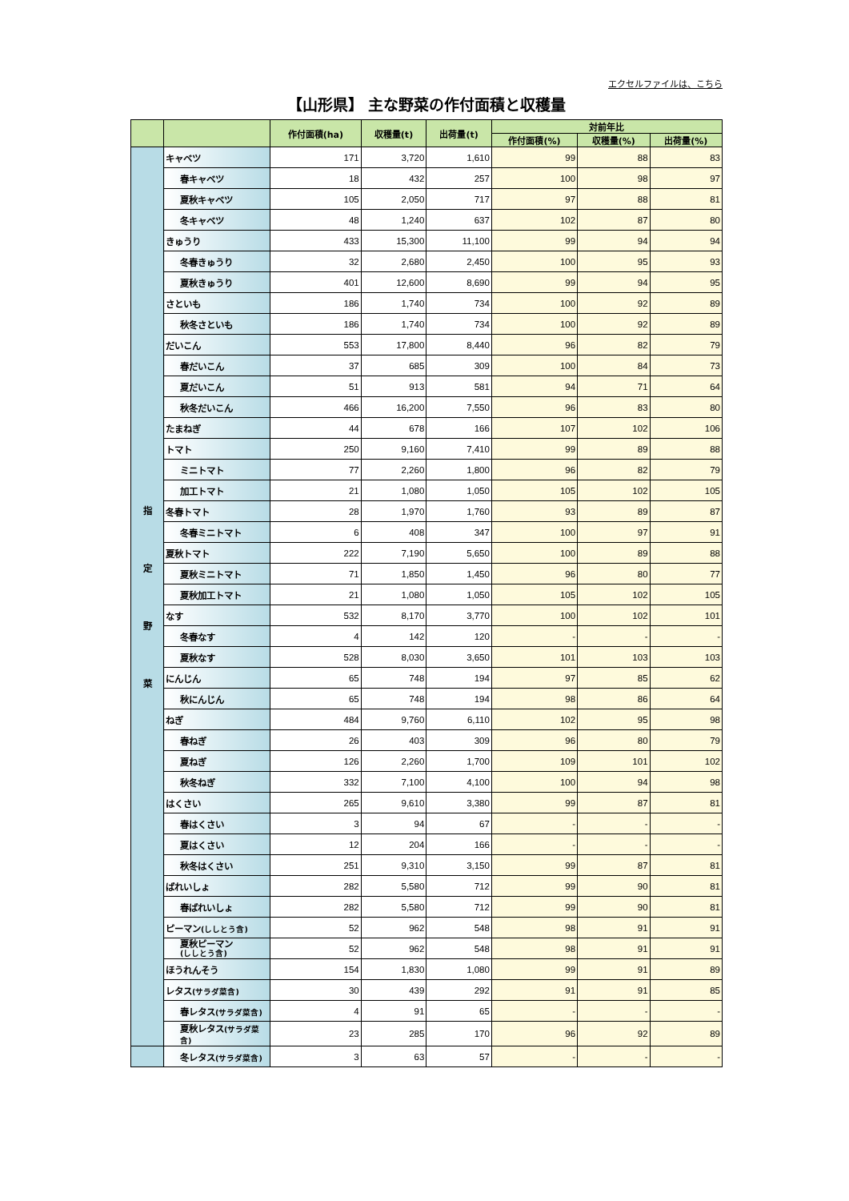エクセルファイルは、こちら
【山形県】 主な野菜の作付面積と収穫量
| | | 作付面積(ha) | 収穫量(t) | 出荷量(t) | 対前年比 | | |
| --- | --- | --- | --- | --- | --- | --- | --- |
| | | | | | 作付面積(%) | 収穫量(%) | 出荷量(%) |
| 指 定 野 菜 | キャベツ | 171 | 3,720 | 1,610 | 99 | 88 | 83 |
| | 春キャベツ | 18 | 432 | 257 | 100 | 98 | 97 |
| | 夏秋キャベツ | 105 | 2,050 | 717 | 97 | 88 | 81 |
| | 冬キャベツ | 48 | 1,240 | 637 | 102 | 87 | 80 |
| | きゅうり | 433 | 15,300 | 11,100 | 99 | 94 | 94 |
| | 冬春きゅうり | 32 | 2,680 | 2,450 | 100 | 95 | 93 |
| | 夏秋きゅうり | 401 | 12,600 | 8,690 | 99 | 94 | 95 |
| | さといも | 186 | 1,740 | 734 | 100 | 92 | 89 |
| | 秋冬さといも | 186 | 1,740 | 734 | 100 | 92 | 89 |
| | だいこん | 553 | 17,800 | 8,440 | 96 | 82 | 79 |
| | 春だいこん | 37 | 685 | 309 | 100 | 84 | 73 |
| | 夏だいこん | 51 | 913 | 581 | 94 | 71 | 64 |
| | 秋冬だいこん | 466 | 16,200 | 7,550 | 96 | 83 | 80 |
| | たまねぎ | 44 | 678 | 166 | 107 | 102 | 106 |
| | トマト | 250 | 9,160 | 7,410 | 99 | 89 | 88 |
| | ミニトマト | 77 | 2,260 | 1,800 | 96 | 82 | 79 |
| | 加工トマト | 21 | 1,080 | 1,050 | 105 | 102 | 105 |
| | 冬春トマト | 28 | 1,970 | 1,760 | 93 | 89 | 87 |
| | 冬春ミニトマト | 6 | 408 | 347 | 100 | 97 | 91 |
| | 夏秋トマト | 222 | 7,190 | 5,650 | 100 | 89 | 88 |
| | 夏秋ミニトマト | 71 | 1,850 | 1,450 | 96 | 80 | 77 |
| | 夏秋加工トマト | 21 | 1,080 | 1,050 | 105 | 102 | 105 |
| | なす | 532 | 8,170 | 3,770 | 100 | 102 | 101 |
| | 冬春なす | 4 | 142 | 120 | - | - | - |
| | 夏秋なす | 528 | 8,030 | 3,650 | 101 | 103 | 103 |
| | にんじん | 65 | 748 | 194 | 97 | 85 | 62 |
| | 秋にんじん | 65 | 748 | 194 | 98 | 86 | 64 |
| | ねぎ | 484 | 9,760 | 6,110 | 102 | 95 | 98 |
| | 春ねぎ | 26 | 403 | 309 | 96 | 80 | 79 |
| | 夏ねぎ | 126 | 2,260 | 1,700 | 109 | 101 | 102 |
| | 秋冬ねぎ | 332 | 7,100 | 4,100 | 100 | 94 | 98 |
| | はくさい | 265 | 9,610 | 3,380 | 99 | 87 | 81 |
| | 春はくさい | 3 | 94 | 67 | - | - | - |
| | 夏はくさい | 12 | 204 | 166 | - | - | - |
| | 秋冬はくさい | 251 | 9,310 | 3,150 | 99 | 87 | 81 |
| | ばれいしょ | 282 | 5,580 | 712 | 99 | 90 | 81 |
| | 春ばれいしょ | 282 | 5,580 | 712 | 99 | 90 | 81 |
| | ピーマン (ししとう含) | 52 | 962 | 548 | 98 | 91 | 91 |
| | 夏秋ピーマン (ししとう含) | 52 | 962 | 548 | 98 | 91 | 91 |
| | ほうれんそう | 154 | 1,830 | 1,080 | 99 | 91 | 89 |
| | レタス (サラダ菜含) | 30 | 439 | 292 | 91 | 91 | 85 |
| | 春レタス (サラダ菜含) | 4 | 91 | 65 | - | - | - |
| | 夏秋レタス (サラダ菜含) | 23 | 285 | 170 | 96 | 92 | 89 |
| | 冬レタス (サラダ菜含) | 3 | 63 | 57 | - | - | - |